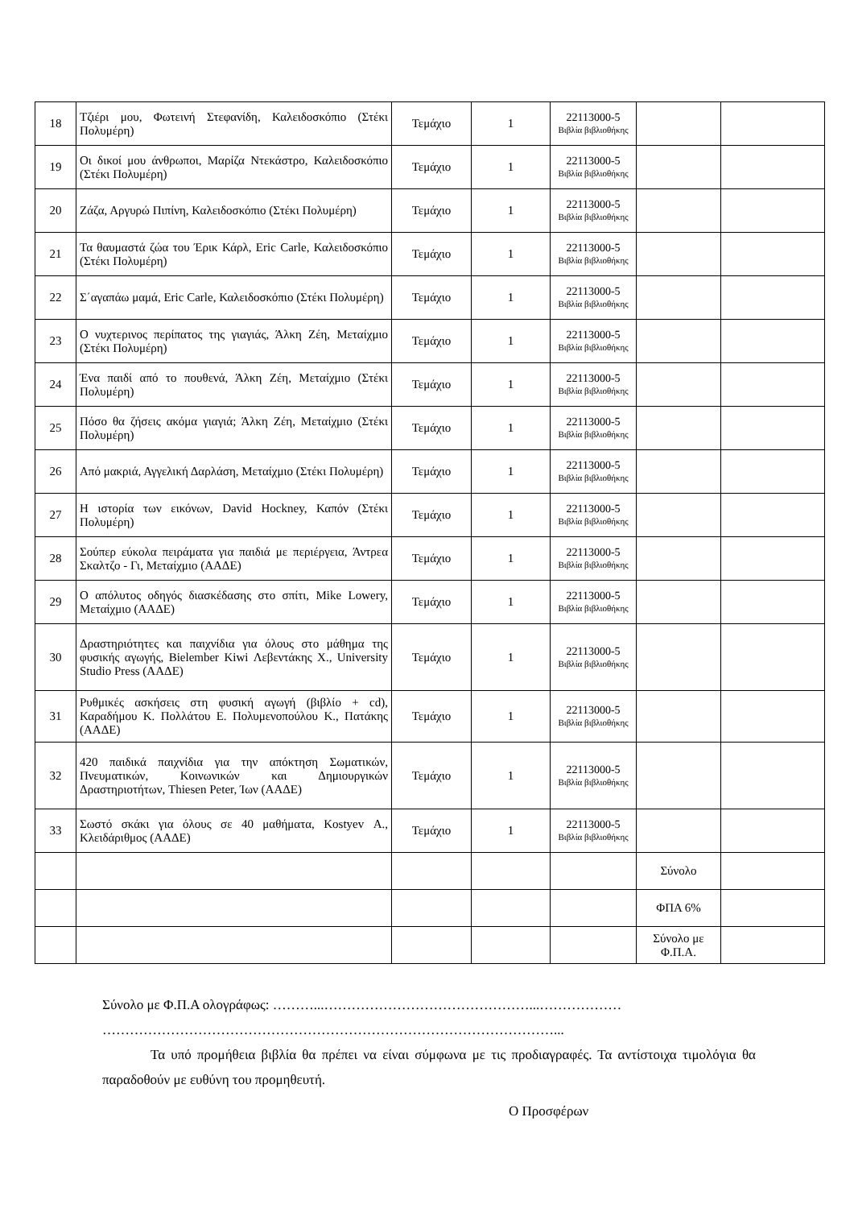| 18 | Τζιέρι μου, Φωτεινή Στεφανίδη, Καλειδοσκόπιο (Στέκι Πολυμέρη) | Τεμάχιο | 1 | 22113000-5 Βιβλία βιβλιοθήκης | | |
| 19 | Οι δικοί μου άνθρωποι, Μαρίζα Ντεκάστρο, Καλειδοσκόπιο (Στέκι Πολυμέρη) | Τεμάχιο | 1 | 22113000-5 Βιβλία βιβλιοθήκης | | |
| 20 | Ζάζα, Αργυρώ Πιπίνη, Καλειδοσκόπιο (Στέκι Πολυμέρη) | Τεμάχιο | 1 | 22113000-5 Βιβλία βιβλιοθήκης | | |
| 21 | Τα θαυμαστά ζώα του Έρικ Κάρλ, Eric Carle, Καλειδοσκόπιο (Στέκι Πολυμέρη) | Τεμάχιο | 1 | 22113000-5 Βιβλία βιβλιοθήκης | | |
| 22 | Σ΄αγαπάω μαμά, Eric Carle, Καλειδοσκόπιο (Στέκι Πολυμέρη) | Τεμάχιο | 1 | 22113000-5 Βιβλία βιβλιοθήκης | | |
| 23 | Ο νυχτερινος περίπατος της γιαγιάς, Άλκη Ζέη, Μεταίχμιο (Στέκι Πολυμέρη) | Τεμάχιο | 1 | 22113000-5 Βιβλία βιβλιοθήκης | | |
| 24 | Ένα παιδί από το πουθενά, Άλκη Ζέη, Μεταίχμιο (Στέκι Πολυμέρη) | Τεμάχιο | 1 | 22113000-5 Βιβλία βιβλιοθήκης | | |
| 25 | Πόσο θα ζήσεις ακόμα γιαγιά; Άλκη Ζέη, Μεταίχμιο (Στέκι Πολυμέρη) | Τεμάχιο | 1 | 22113000-5 Βιβλία βιβλιοθήκης | | |
| 26 | Από μακριά, Αγγελική Δαρλάση, Μεταίχμιο (Στέκι Πολυμέρη) | Τεμάχιο | 1 | 22113000-5 Βιβλία βιβλιοθήκης | | |
| 27 | Η ιστορία των εικόνων, David Hockney, Καπόν (Στέκι Πολυμέρη) | Τεμάχιο | 1 | 22113000-5 Βιβλία βιβλιοθήκης | | |
| 28 | Σούπερ εύκολα πειράματα για παιδιά με περιέργεια, Άντρεα Σκαλτζο - Γι, Μεταίχμιο (ΑΑΔΕ) | Τεμάχιο | 1 | 22113000-5 Βιβλία βιβλιοθήκης | | |
| 29 | Ο απόλυτος οδηγός διασκέδασης στο σπίτι, Mike Lowery, Μεταίχμιο (ΑΑΔΕ) | Τεμάχιο | 1 | 22113000-5 Βιβλία βιβλιοθήκης | | |
| 30 | Δραστηριότητες και παιχνίδια για όλους στο μάθημα της φυσικής αγωγής, Bielember Kiwi Λεβεντάκης Χ., University Studio Press (ΑΑΔΕ) | Τεμάχιο | 1 | 22113000-5 Βιβλία βιβλιοθήκης | | |
| 31 | Ρυθμικές ασκήσεις στη φυσική αγωγή (βιβλίο + cd), Καραδήμου Κ. Πολλάτου Ε. Πολυμενοπούλου Κ., Πατάκης (ΑΑΔΕ) | Τεμάχιο | 1 | 22113000-5 Βιβλία βιβλιοθήκης | | |
| 32 | 420 παιδικά παιχνίδια για την απόκτηση Σωματικών, Πνευματικών, Κοινωνικών και Δημιουργικών Δραστηριοτήτων, Thiesen Peter, Ίων (ΑΑΔΕ) | Τεμάχιο | 1 | 22113000-5 Βιβλία βιβλιοθήκης | | |
| 33 | Σωστό σκάκι για όλους σε 40 μαθήματα, Kostyev Α., Κλειδάριθμος (ΑΑΔΕ) | Τεμάχιο | 1 | 22113000-5 Βιβλία βιβλιοθήκης | | |
| | | | | | Σύνολο | |
| | | | | | ΦΠΑ 6% | |
| | | | | | Σύνολο με Φ.Π.Α. | |
Σύνολο με Φ.Π.Α ολογράφως: ………...………………………………………...………………
………………………………………………………………………………………...
Τα υπό προμήθεια βιβλία θα πρέπει να είναι σύμφωνα με τις προδιαγραφές. Τα αντίστοιχα τιμολόγια θα παραδοθούν με ευθύνη του προμηθευτή.
Ο Προσφέρων